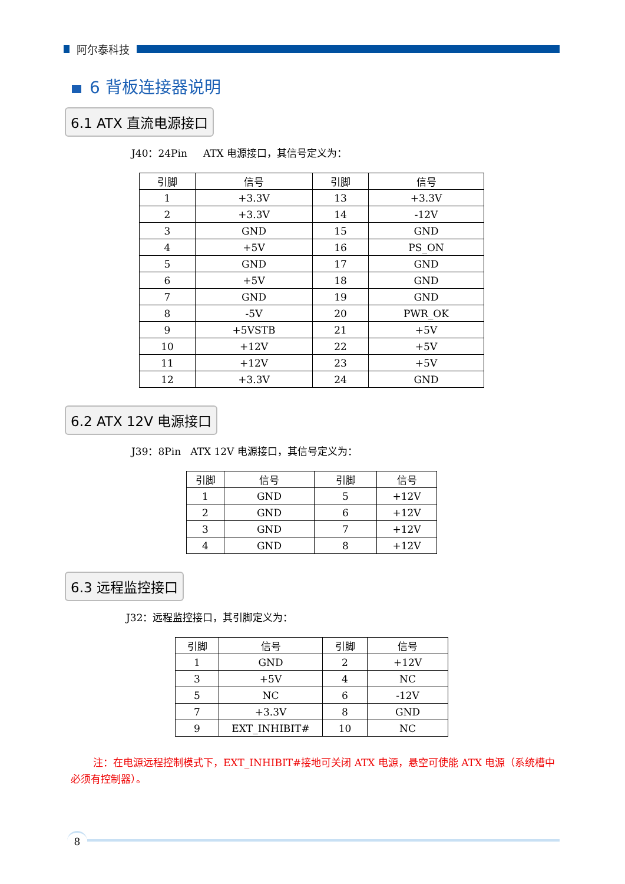阿尔泰科技
6 背板连接器说明
6.1 ATX 直流电源接口
J40：24Pin ATX 电源接口，其信号定义为：
| 引脚 | 信号 | 引脚 | 信号 |
| --- | --- | --- | --- |
| 1 | +3.3V | 13 | +3.3V |
| 2 | +3.3V | 14 | -12V |
| 3 | GND | 15 | GND |
| 4 | +5V | 16 | PS_ON |
| 5 | GND | 17 | GND |
| 6 | +5V | 18 | GND |
| 7 | GND | 19 | GND |
| 8 | -5V | 20 | PWR_OK |
| 9 | +5VSTB | 21 | +5V |
| 10 | +12V | 22 | +5V |
| 11 | +12V | 23 | +5V |
| 12 | +3.3V | 24 | GND |
6.2 ATX 12V 电源接口
J39：8Pin ATX 12V 电源接口，其信号定义为：
| 引脚 | 信号 | 引脚 | 信号 |
| --- | --- | --- | --- |
| 1 | GND | 5 | +12V |
| 2 | GND | 6 | +12V |
| 3 | GND | 7 | +12V |
| 4 | GND | 8 | +12V |
6.3 远程监控接口
J32：远程监控接口，其引脚定义为：
| 引脚 | 信号 | 引脚 | 信号 |
| --- | --- | --- | --- |
| 1 | GND | 2 | +12V |
| 3 | +5V | 4 | NC |
| 5 | NC | 6 | -12V |
| 7 | +3.3V | 8 | GND |
| 9 | EXT_INHIBIT# | 10 | NC |
注：在电源远程控制模式下，EXT_INHIBIT#接地可关闭 ATX 电源，悬空可使能 ATX 电源（系统槽中必须有控制器）。
8